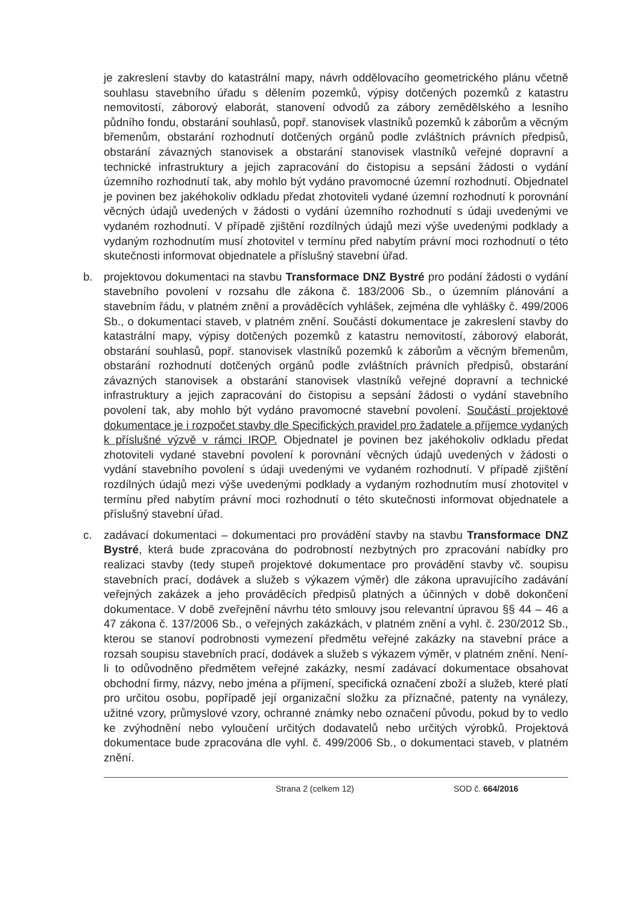je zakreslení stavby do katastrální mapy, návrh oddělovacího geometrického plánu včetně souhlasu stavebního úřadu s dělením pozemků, výpisy dotčených pozemků z katastru nemovitostí, záborový elaborát, stanovení odvodů za zábory zemědělského a lesního půdního fondu, obstarání souhlasů, popř. stanovisek vlastníků pozemků k záborům a věcným břemenům, obstarání rozhodnutí dotčených orgánů podle zvláštních právních předpisů, obstarání závazných stanovisek a obstarání stanovisek vlastníků veřejné dopravní a technické infrastruktury a jejich zapracování do čistopisu a sepsání žádosti o vydání územního rozhodnutí tak, aby mohlo být vydáno pravomocné územní rozhodnutí. Objednatel je povinen bez jakéhokoliv odkladu předat zhotoviteli vydané územní rozhodnutí k porovnání věcných údajů uvedených v žádosti o vydání územního rozhodnutí s údaji uvedenými ve vydaném rozhodnutí. V případě zjištění rozdílných údajů mezi výše uvedenými podklady a vydaným rozhodnutím musí zhotovitel v termínu před nabytím právní moci rozhodnutí o této skutečnosti informovat objednatele a příslušný stavební úřad.
b. projektovou dokumentaci na stavbu Transformace DNZ Bystré pro podání žádosti o vydání stavebního povolení v rozsahu dle zákona č. 183/2006 Sb., o územním plánování a stavebním řádu, v platném znění a prováděcích vyhlášek, zejména dle vyhlášky č. 499/2006 Sb., o dokumentaci staveb, v platném znění. Součástí dokumentace je zakreslení stavby do katastrální mapy, výpisy dotčených pozemků z katastru nemovitostí, záborový elaborát, obstarání souhlasů, popř. stanovisek vlastníků pozemků k záborům a věcným břemenům, obstarání rozhodnutí dotčených orgánů podle zvláštních právních předpisů, obstarání závazných stanovisek a obstarání stanovisek vlastníků veřejné dopravní a technické infrastruktury a jejich zapracování do čistopisu a sepsání žádosti o vydání stavebního povolení tak, aby mohlo být vydáno pravomocné stavební povolení. Součástí projektové dokumentace je i rozpočet stavby dle Specifických pravidel pro žadatele a příjemce vydaných k příslušné výzvě v rámci IROP. Objednatel je povinen bez jakéhokoliv odkladu předat zhotoviteli vydané stavební povolení k porovnání věcných údajů uvedených v žádosti o vydání stavebního povolení s údaji uvedenými ve vydaném rozhodnutí. V případě zjištění rozdílných údajů mezi výše uvedenými podklady a vydaným rozhodnutím musí zhotovitel v termínu před nabytím právní moci rozhodnutí o této skutečnosti informovat objednatele a příslušný stavební úřad.
c. zadávací dokumentaci – dokumentaci pro provádění stavby na stavbu Transformace DNZ Bystré, která bude zpracována do podrobností nezbytných pro zpracování nabídky pro realizaci stavby (tedy stupeň projektové dokumentace pro provádění stavby vč. soupisu stavebních prací, dodávek a služeb s výkazem výměr) dle zákona upravujícího zadávání veřejných zakázek a jeho prováděcích předpisů platných a účinných v době dokončení dokumentace. V době zveřejnění návrhu této smlouvy jsou relevantní úpravou §§ 44 – 46 a 47 zákona č. 137/2006 Sb., o veřejných zakázkách, v platném znění a vyhl. č. 230/2012 Sb., kterou se stanoví podrobnosti vymezení předmětu veřejné zakázky na stavební práce a rozsah soupisu stavebních prací, dodávek a služeb s výkazem výměr, v platném znění. Není-li to odůvodněno předmětem veřejné zakázky, nesmí zadávací dokumentace obsahovat obchodní firmy, názvy, nebo jména a příjmení, specifická označení zboží a služeb, které platí pro určitou osobu, popřípadě její organizační složku za příznačné, patenty na vynálezy, užitné vzory, průmyslové vzory, ochranné známky nebo označení původu, pokud by to vedlo ke zvýhodnění nebo vyloučení určitých dodavatelů nebo určitých výrobků. Projektová dokumentace bude zpracována dle vyhl. č. 499/2006 Sb., o dokumentaci staveb, v platném znění.
Strana 2 (celkem 12) SOD č. 664/2016